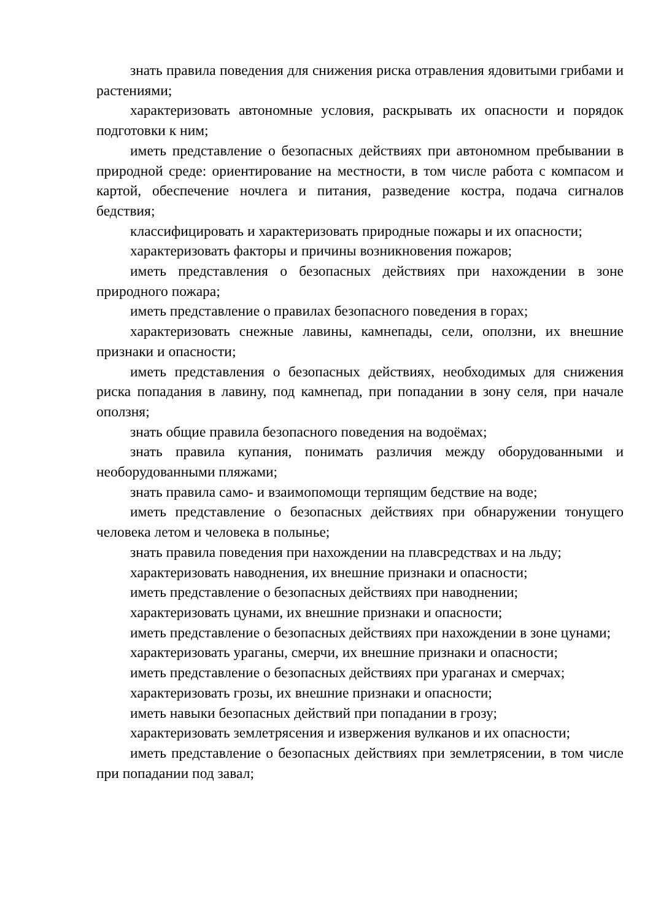знать правила поведения для снижения риска отравления ядовитыми грибами и растениями;
характеризовать автономные условия, раскрывать их опасности и порядок подготовки к ним;
иметь представление о безопасных действиях при автономном пребывании в природной среде: ориентирование на местности, в том числе работа с компасом и картой, обеспечение ночлега и питания, разведение костра, подача сигналов бедствия;
классифицировать и характеризовать природные пожары и их опасности;
характеризовать факторы и причины возникновения пожаров;
иметь представления о безопасных действиях при нахождении в зоне природного пожара;
иметь представление о правилах безопасного поведения в горах;
характеризовать снежные лавины, камнепады, сели, оползни, их внешние признаки и опасности;
иметь представления о безопасных действиях, необходимых для снижения риска попадания в лавину, под камнепад, при попадании в зону селя, при начале оползня;
знать общие правила безопасного поведения на водоёмах;
знать правила купания, понимать различия между оборудованными и необорудованными пляжами;
знать правила само- и взаимопомощи терпящим бедствие на воде;
иметь представление о безопасных действиях при обнаружении тонущего человека летом и человека в полынье;
знать правила поведения при нахождении на плавсредствах и на льду;
характеризовать наводнения, их внешние признаки и опасности;
иметь представление о безопасных действиях при наводнении;
характеризовать цунами, их внешние признаки и опасности;
иметь представление о безопасных действиях при нахождении в зоне цунами;
характеризовать ураганы, смерчи, их внешние признаки и опасности;
иметь представление о безопасных действиях при ураганах и смерчах;
характеризовать грозы, их внешние признаки и опасности;
иметь навыки безопасных действий при попадании в грозу;
характеризовать землетрясения и извержения вулканов и их опасности;
иметь представление о безопасных действиях при землетрясении, в том числе при попадании под завал;